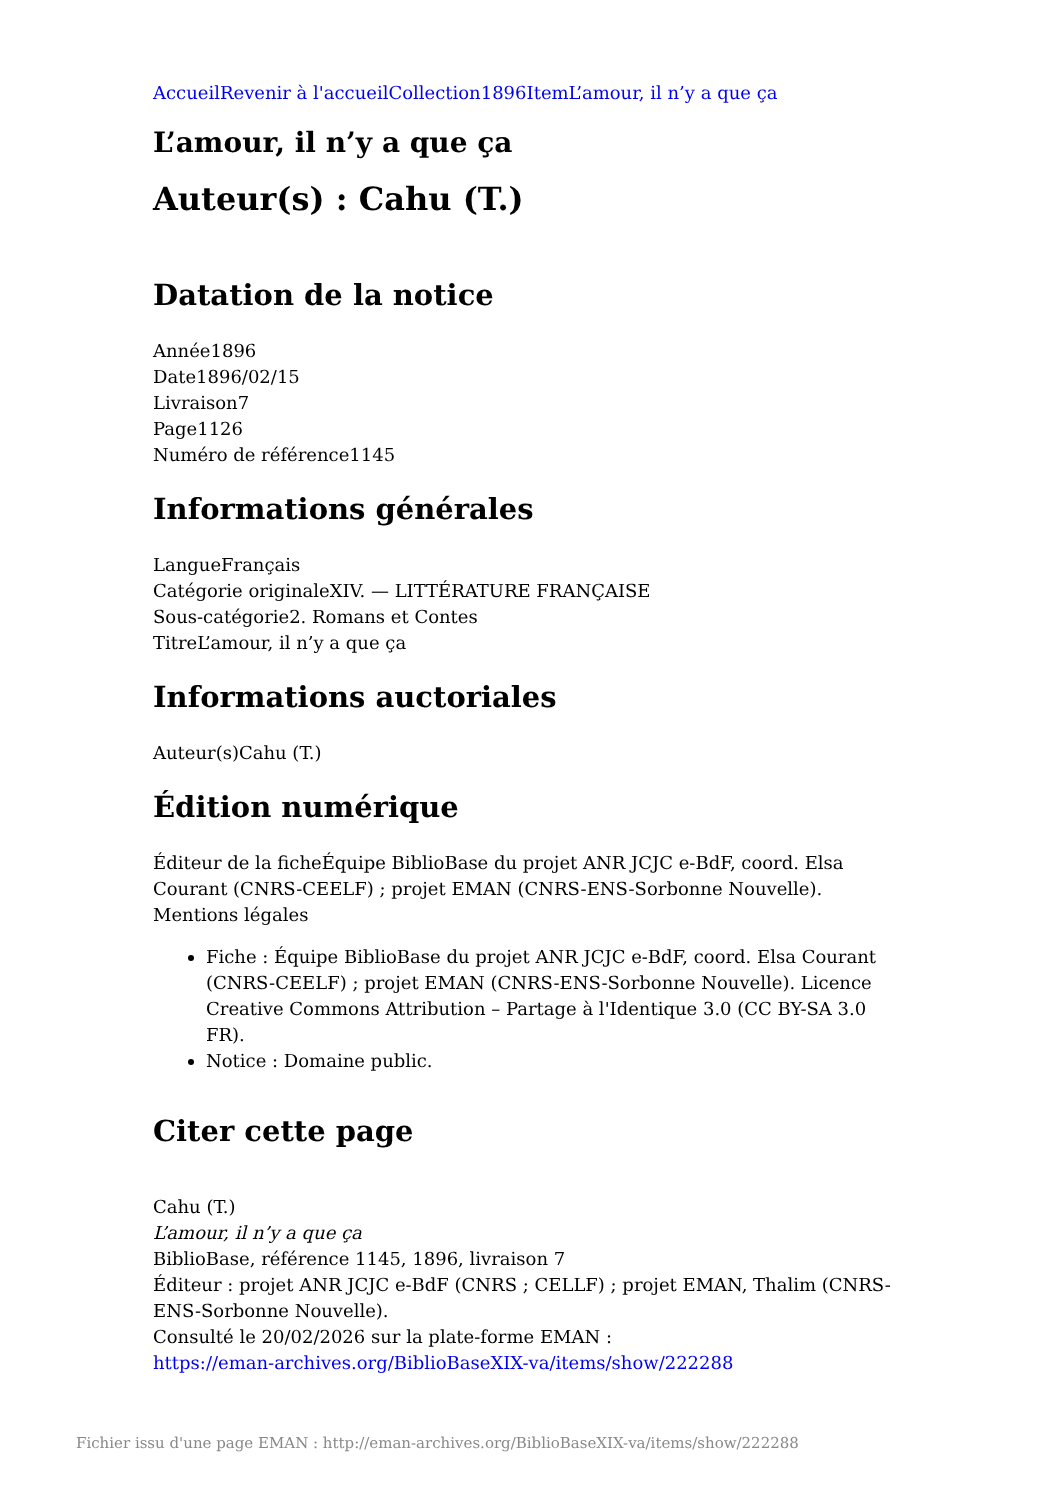Accueil Revenir à l'accueil Collection 1896 Item L’amour, il n’y a que ça
L’amour, il n’y a que ça
Auteur(s) : Cahu (T.)
Datation de la notice
Année1896
Date1896/02/15
Livraison7
Page1126
Numéro de référence1145
Informations générales
LangueFrançais
Catégorie originaleXIV. — LITTÉRATURE FRANÇAISE
Sous-catégorie2. Romans et Contes
TitreL’amour, il n’y a que ça
Informations auctoriales
Auteur(s)Cahu (T.)
Édition numérique
Éditeur de la ficheÉquipe BiblioBase du projet ANR JCJC e-BdF, coord. Elsa Courant (CNRS-CEELF) ; projet EMAN (CNRS-ENS-Sorbonne Nouvelle).
Mentions légales
Fiche : Équipe BiblioBase du projet ANR JCJC e-BdF, coord. Elsa Courant (CNRS-CEELF) ; projet EMAN (CNRS-ENS-Sorbonne Nouvelle). Licence Creative Commons Attribution – Partage à l'Identique 3.0 (CC BY-SA 3.0 FR).
Notice : Domaine public.
Citer cette page
Cahu (T.)
L’amour, il n’y a que ça
BiblioBase, référence 1145, 1896, livraison 7
Éditeur : projet ANR JCJC e-BdF (CNRS ; CELLF) ; projet EMAN, Thalim (CNRS-ENS-Sorbonne Nouvelle).
Consulté le 20/02/2026 sur la plate-forme EMAN :
https://eman-archives.org/BiblioBaseXIX-va/items/show/222288
Fichier issu d'une page EMAN : http://eman-archives.org/BiblioBaseXIX-va/items/show/222288